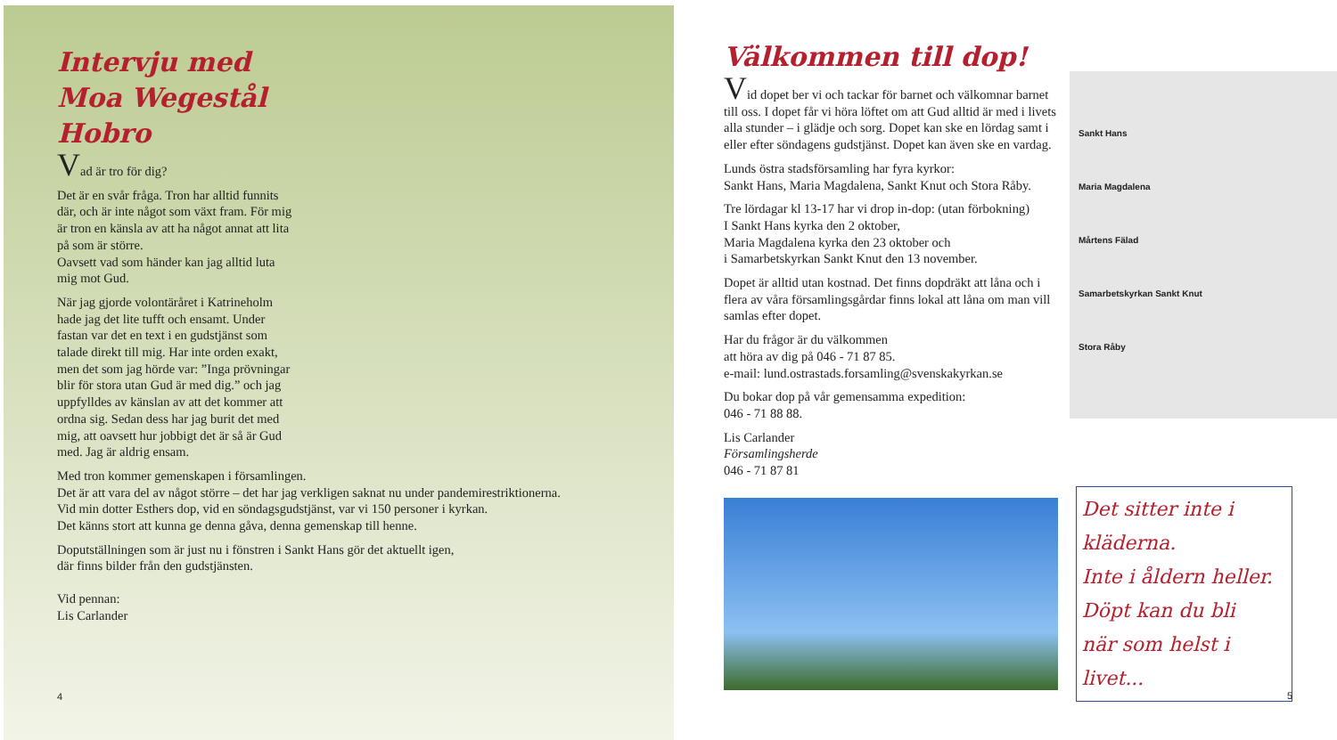Intervju med
Moa Wegestål Hobro
Vad är tro för dig?
Det är en svår fråga. Tron har alltid funnits där, och är inte något som växt fram. För mig är tron en känsla av att ha något annat att lita på som är större.
Oavsett vad som händer kan jag alltid luta mig mot Gud.
När jag gjorde volontäråret i Katrineholm hade jag det lite tufft och ensamt. Under fastan var det en text i en gudstjänst som talade direkt till mig. Har inte orden exakt, men det som jag hörde var: ”Inga prövningar blir för stora utan Gud är med dig.” och jag uppfylldes av känslan av att det kommer att ordna sig. Sedan dess har jag burit det med mig, att oavsett hur jobbigt det är så är Gud med. Jag är aldrig ensam.
Med tron kommer gemenskapen i församlingen.
Det är att vara del av något större – det har jag verkligen saknat nu under pandemirestriktionerna.
Vid min dotter Esthers dop, vid en söndagsgudstjänst, var vi 150 personer i kyrkan.
Det känns stort att kunna ge denna gåva, denna gemenskap till henne.
Doputställningen som är just nu i fönstren i Sankt Hans gör det aktuellt igen,
där finns bilder från den gudstjänsten.
Vid pennan:
Lis Carlander
4
Välkommen till dop!
Sankt Hans
Maria Magdalena
Mårtens Fälad
Samarbetskyrkan Sankt Knut
Stora Råby
Vid dopet ber vi och tackar för barnet och välkomnar barnet till oss. I dopet får vi höra löftet om att Gud alltid är med i livets alla stunder – i glädje och sorg. Dopet kan ske en lördag samt i eller efter söndagens gudstjänst. Dopet kan även ske en vardag.
Lunds östra stadsförsamling har fyra kyrkor:
Sankt Hans, Maria Magdalena, Sankt Knut och Stora Råby.
Tre lördagar kl 13-17 har vi drop in-dop: (utan förbokning)
I Sankt Hans kyrka den 2 oktober,
Maria Magdalena kyrka den 23 oktober och
i Samarbetskyrkan Sankt Knut den 13 november.
Dopet är alltid utan kostnad. Det finns dopdräkt att låna och i flera av våra församlingsgårdar finns lokal att låna om man vill samlas efter dopet.
Har du frågor är du välkommen
att höra av dig på 046 - 71 87 85.
e-mail: lund.ostrastads.forsamling@svenskakyrkan.se
Du bokar dop på vår gemensamma expedition:
046 - 71 88 88.
Lis Carlander
Församlingsherde
046 - 71 87 81
Det sitter inte i kläderna.
Inte i åldern heller.
Döpt kan du bli
när som helst i livet...
5